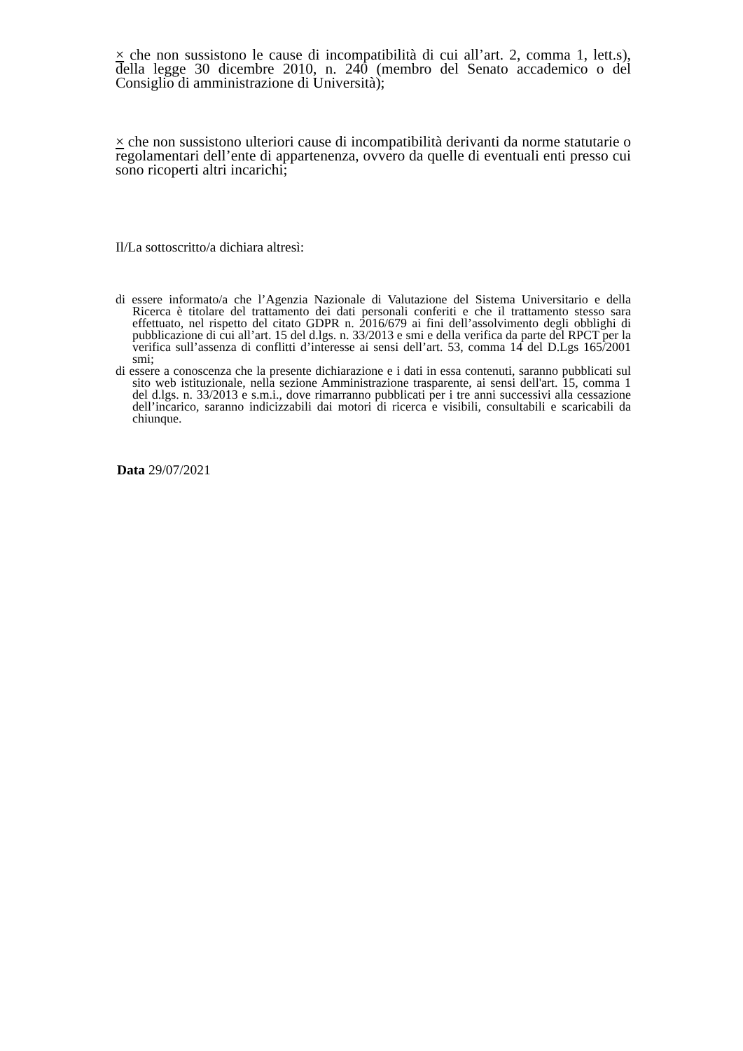× che non sussistono le cause di incompatibilità di cui all’art. 2, comma 1, lett.s), della legge 30 dicembre 2010, n. 240 (membro del Senato accademico o del Consiglio di amministrazione di Università);
× che non sussistono ulteriori cause di incompatibilità derivanti da norme statutarie o regolamentari dell’ente di appartenenza, ovvero da quelle di eventuali enti presso cui sono ricoperti altri incarichi;
Il/La sottoscritto/a dichiara altresì:
di essere informato/a che l’Agenzia Nazionale di Valutazione del Sistema Universitario e della Ricerca è titolare del trattamento dei dati personali conferiti e che il trattamento stesso sara effettuato, nel rispetto del citato GDPR n. 2016/679 ai fini dell’assolvimento degli obblighi di pubblicazione di cui all’art. 15 del d.lgs. n. 33/2013 e smi e della verifica da parte del RPCT per la verifica sull’assenza di conflitti d’interesse ai sensi dell’art. 53, comma 14 del D.Lgs 165/2001 smi;
di essere a conoscenza che la presente dichiarazione e i dati in essa contenuti, saranno pubblicati sul sito web istituzionale, nella sezione Amministrazione trasparente, ai sensi dell'art. 15, comma 1 del d.lgs. n. 33/2013 e s.m.i., dove rimarranno pubblicati per i tre anni successivi alla cessazione dell’incarico, saranno indicizzabili dai motori di ricerca e visibili, consultabili e scaricabili da chiunque.
Data 29/07/2021